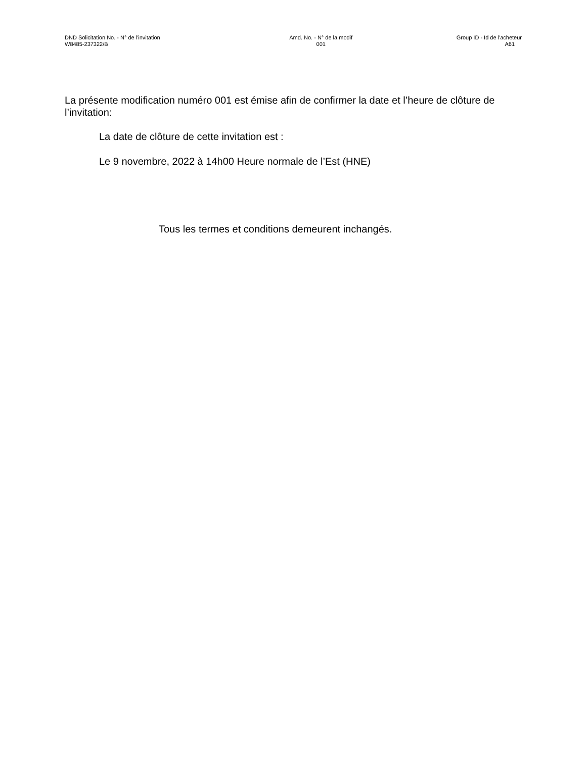DND Solicitation No. - N° de l'invitation
W8485-237322/B
Amd. No. - N° de la modif
001
Group ID - Id de l'acheteur
A61
La présente modification numéro 001 est émise afin de confirmer la date et l’heure de clôture de l’invitation:
La date de clôture de cette invitation est :
Le 9 novembre, 2022 à 14h00 Heure normale de l’Est (HNE)
Tous les termes et conditions demeurent inchangés.